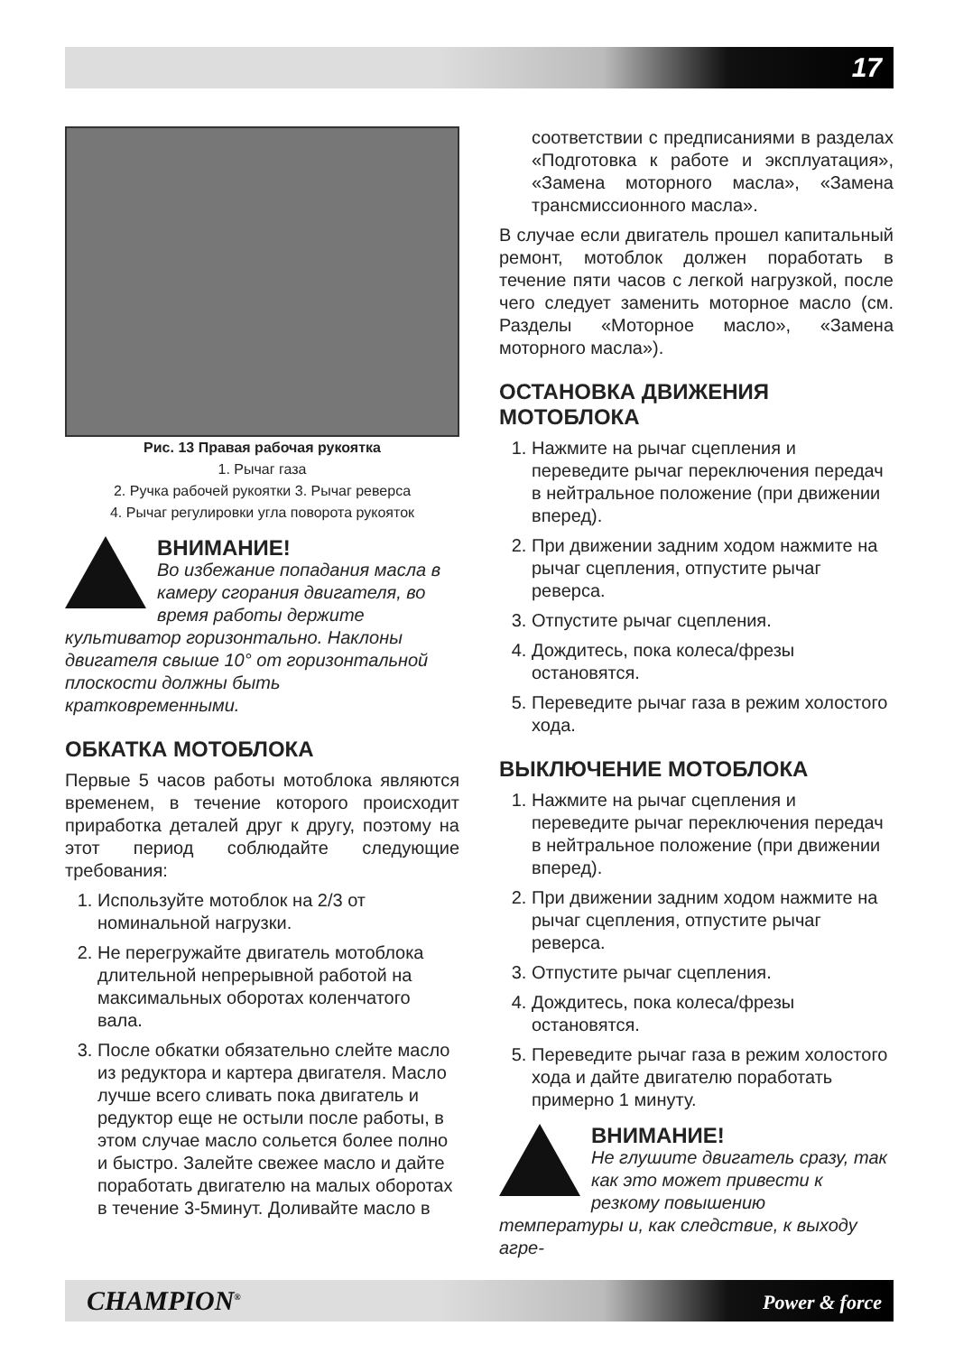17
Рис. 13 Правая рабочая рукоятка
1. Рычаг газа
2. Ручка рабочей рукоятки 3. Рычаг реверса
4. Рычаг регулировки угла поворота рукояток
ВНИМАНИЕ!
Во избежание попадания масла в камеру сгорания двигателя, во время работы держите культиватор горизонтально. Наклоны двигателя свыше 10° от горизонтальной плоскости должны быть кратковременными.
ОБКАТКА МОТОБЛОКА
Первые 5 часов работы мотоблока являются временем, в течение которого происходит приработка деталей друг к другу, поэтому на этот период соблюдайте следующие требования:
1. Используйте мотоблок на 2/3 от номинальной нагрузки.
2. Не перегружайте двигатель мотоблока длительной непрерывной работой на максимальных оборотах коленчатого вала.
3. После обкатки обязательно слейте масло из редуктора и картера двигателя. Масло лучше всего сливать пока двигатель и редуктор еще не остыли после работы, в этом случае масло сольется более полно и быстро. Залейте свежее масло и дайте поработать двигателю на малых оборотах в течение 3-5минут. Доливайте масло в
соответствии с предписаниями в разделах «Подготовка к работе и эксплуатация», «Замена моторного масла», «Замена трансмиссионного масла».
В случае если двигатель прошел капитальный ремонт, мотоблок должен поработать в течение пяти часов с легкой нагрузкой, после чего следует заменить моторное масло (см. Разделы «Моторное масло», «Замена моторного масла»).
ОСТАНОВКА ДВИЖЕНИЯ МОТОБЛОКА
1. Нажмите на рычаг сцепления и переведите рычаг переключения передач в нейтральное положение (при движении вперед).
2. При движении задним ходом нажмите на рычаг сцепления, отпустите рычаг реверса.
3. Отпустите рычаг сцепления.
4. Дождитесь, пока колеса/фрезы остановятся.
5. Переведите рычаг газа в режим холостого хода.
ВЫКЛЮЧЕНИЕ МОТОБЛОКА
1. Нажмите на рычаг сцепления и переведите рычаг переключения передач в нейтральное положение (при движении вперед).
2. При движении задним ходом нажмите на рычаг сцепления, отпустите рычаг реверса.
3. Отпустите рычаг сцепления.
4. Дождитесь, пока колеса/фрезы остановятся.
5. Переведите рычаг газа в режим холостого хода и дайте двигателю поработать примерно 1 минуту.
ВНИМАНИЕ!
Не глушите двигатель сразу, так как это может привести к резкому повышению температуры и, как следствие, к выходу агре-
CHAMPION<sup>®</sup> Power & force